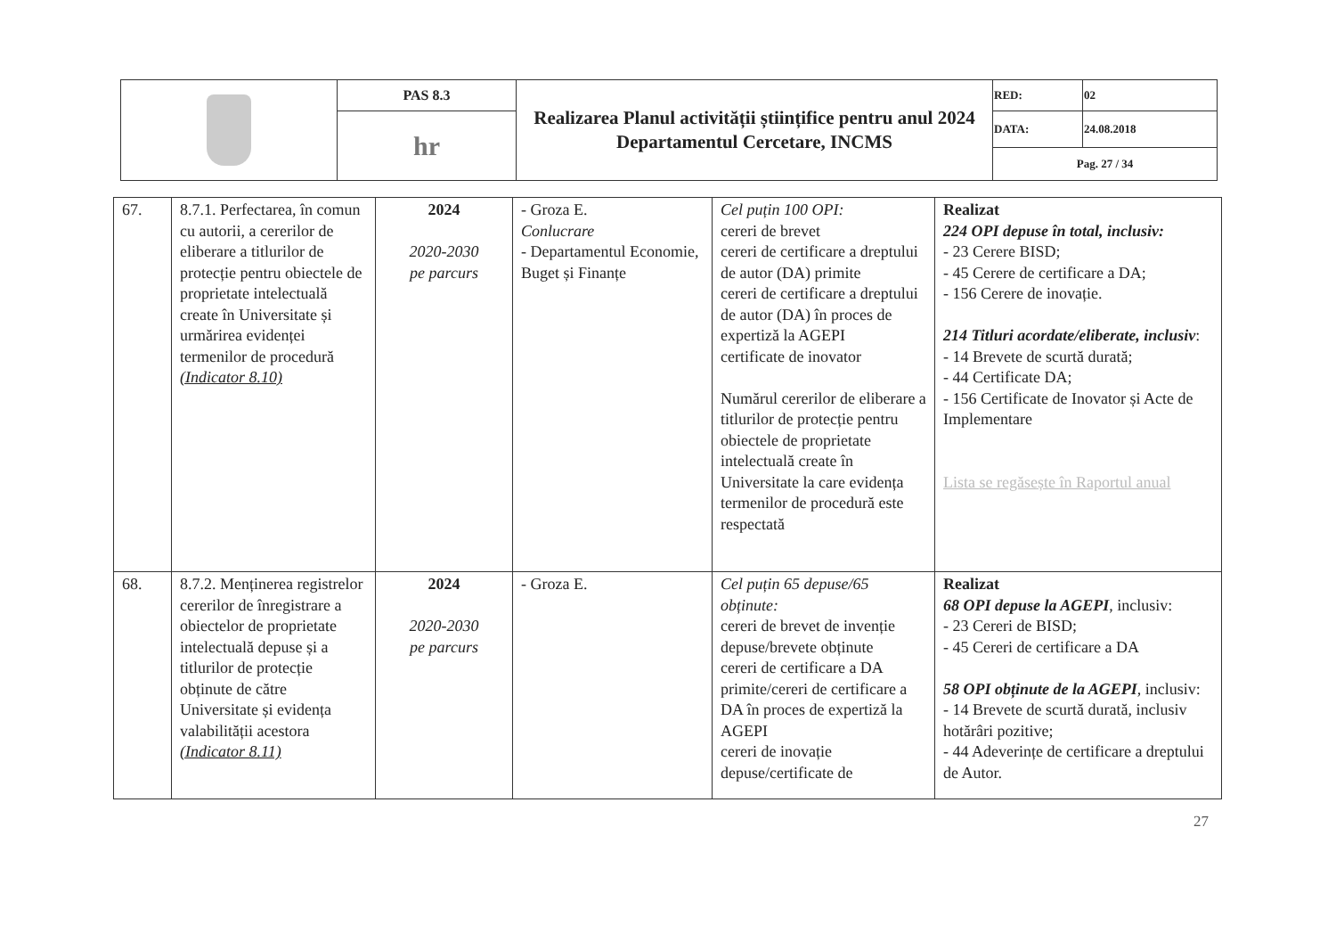| | PAS 8.3 | Realizarea Planul activității științifice pentru anul 2024 Departamentul Cercetare, INCMS | RED: | 02 |
| | hr | | DATA: | 24.08.2018 |
| | | | Pag. 27 / 34 | |
| 67. | 8.7.1. Perfectarea, în comun cu autorii, a cererilor de eliberare a titlurilor de protecție pentru obiectele de proprietate intelectuală create în Universitate și urmărirea evidenței termenilor de procedură (Indicator 8.10) | 2024 2020-2030 pe parcurs | - Groza E. Conlucrare - Departamentul Economie, Buget și Finanțe | Cel puțin 100 OPI: cereri de brevet cereri de certificare a dreptului de autor (DA) primite cereri de certificare a dreptului de autor (DA) în proces de expertiză la AGEPI certificate de inovator Numărul cererilor de eliberare a titlurilor de protecție pentru obiectele de proprietate intelectuală create în Universitate la care evidența termenilor de procedură este respectată | Realizat 224 OPI depuse în total, inclusiv: - 23 Cerere BISD; - 45 Cerere de certificare a DA; - 156 Cerere de inovație. 214 Titluri acordate/eliberate, inclusiv : - 14 Brevete de scurtă durată; - 44 Certificate DA; - 156 Certificate de Inovator și Acte de Implementare Lista se regăsește în Raportul anual |
| 68. | 8.7.2. Menținerea registrelor cererilor de înregistrare a obiectelor de proprietate intelectuală depuse și a titlurilor de protecție obținute de către Universitate și evidența valabilității acestora (Indicator 8.11) | 2024 2020-2030 pe parcurs | - Groza E. | Cel puțin 65 depuse/65 obținute: cereri de brevet de invenție depuse/brevete obținute cereri de certificare a DA primite/cereri de certificare a DA în proces de expertiză la AGEPI cereri de inovație depuse/certificate de | Realizat 68 OPI depuse la AGEPI , inclusiv: - 23 Cereri de BISD; - 45 Cereri de certificare a DA 58 OPI obținute de la AGEPI , inclusiv: - 14 Brevete de scurtă durată, inclusiv hotărâri pozitive; - 44 Adeverințe de certificare a dreptului de Autor. |
27